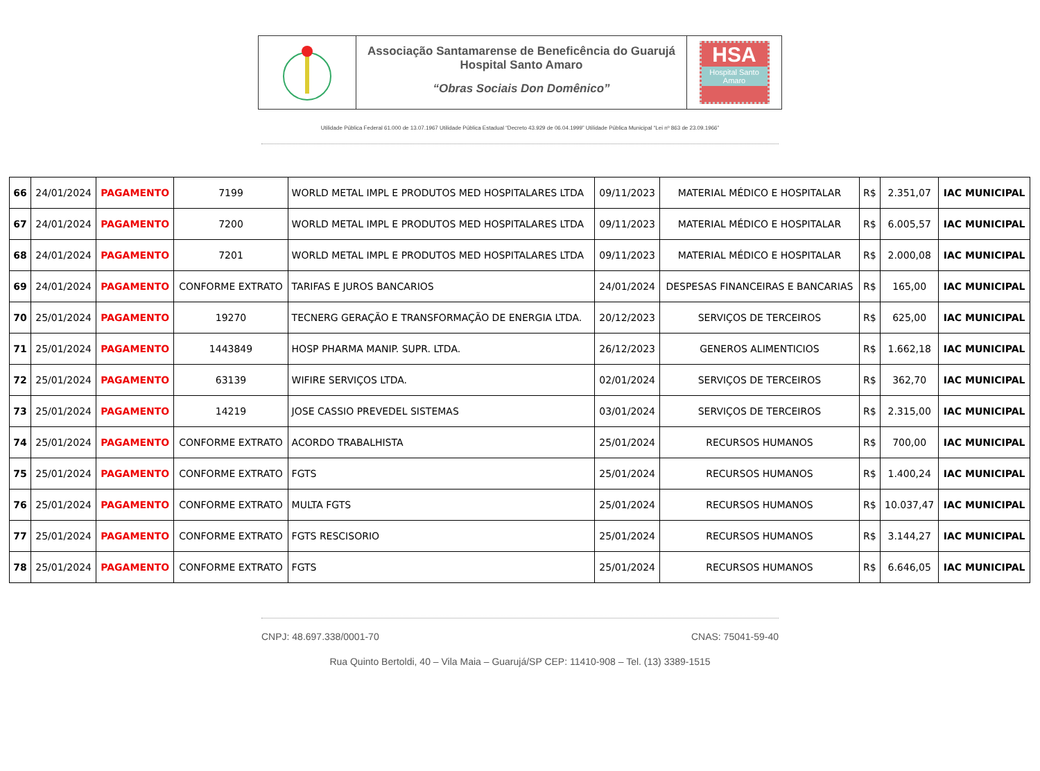Associação Santamarense de Beneficência do Guarujá
Hospital Santo Amaro
“Obras Sociais Don Domênico”
HSA
Hospital Santo Amaro
Utilidade Pública Federal 61.000 de 13.07.1967 Utilidade Pública Estadual “Decreto 43.929 de 06.04.1999” Utilidade Pública Municipal “Lei nº 863 de 23.09.1966”
| 66 | 24/01/2024 | PAGAMENTO | 7199 | WORLD METAL IMPL E PRODUTOS MED HOSPITALARES LTDA | 09/11/2023 | MATERIAL MÉDICO E HOSPITALAR | R$ | 2.351,07 | IAC MUNICIPAL |
| 67 | 24/01/2024 | PAGAMENTO | 7200 | WORLD METAL IMPL E PRODUTOS MED HOSPITALARES LTDA | 09/11/2023 | MATERIAL MÉDICO E HOSPITALAR | R$ | 6.005,57 | IAC MUNICIPAL |
| 68 | 24/01/2024 | PAGAMENTO | 7201 | WORLD METAL IMPL E PRODUTOS MED HOSPITALARES LTDA | 09/11/2023 | MATERIAL MÉDICO E HOSPITALAR | R$ | 2.000,08 | IAC MUNICIPAL |
| 69 | 24/01/2024 | PAGAMENTO | CONFORME EXTRATO | TARIFAS E JUROS BANCARIOS | 24/01/2024 | DESPESAS FINANCEIRAS E BANCARIAS | R$ | 165,00 | IAC MUNICIPAL |
| 70 | 25/01/2024 | PAGAMENTO | 19270 | TECNERG GERAÇÃO E TRANSFORMAÇÃO DE ENERGIA LTDA. | 20/12/2023 | SERVIÇOS DE TERCEIROS | R$ | 625,00 | IAC MUNICIPAL |
| 71 | 25/01/2024 | PAGAMENTO | 1443849 | HOSP PHARMA MANIP. SUPR. LTDA. | 26/12/2023 | GENEROS ALIMENTICIOS | R$ | 1.662,18 | IAC MUNICIPAL |
| 72 | 25/01/2024 | PAGAMENTO | 63139 | WIFIRE SERVIÇOS LTDA. | 02/01/2024 | SERVIÇOS DE TERCEIROS | R$ | 362,70 | IAC MUNICIPAL |
| 73 | 25/01/2024 | PAGAMENTO | 14219 | JOSE CASSIO PREVEDEL SISTEMAS | 03/01/2024 | SERVIÇOS DE TERCEIROS | R$ | 2.315,00 | IAC MUNICIPAL |
| 74 | 25/01/2024 | PAGAMENTO | CONFORME EXTRATO | ACORDO TRABALHISTA | 25/01/2024 | RECURSOS HUMANOS | R$ | 700,00 | IAC MUNICIPAL |
| 75 | 25/01/2024 | PAGAMENTO | CONFORME EXTRATO | FGTS | 25/01/2024 | RECURSOS HUMANOS | R$ | 1.400,24 | IAC MUNICIPAL |
| 76 | 25/01/2024 | PAGAMENTO | CONFORME EXTRATO | MULTA FGTS | 25/01/2024 | RECURSOS HUMANOS | R$ | 10.037,47 | IAC MUNICIPAL |
| 77 | 25/01/2024 | PAGAMENTO | CONFORME EXTRATO | FGTS RESCISORIO | 25/01/2024 | RECURSOS HUMANOS | R$ | 3.144,27 | IAC MUNICIPAL |
| 78 | 25/01/2024 | PAGAMENTO | CONFORME EXTRATO | FGTS | 25/01/2024 | RECURSOS HUMANOS | R$ | 6.646,05 | IAC MUNICIPAL |
CNPJ: 48.697.338/0001-70 CNAS: 75041-59-40
Rua Quinto Bertoldi, 40 – Vila Maia – Guarujá/SP CEP: 11410-908 – Tel. (13) 3389-1515